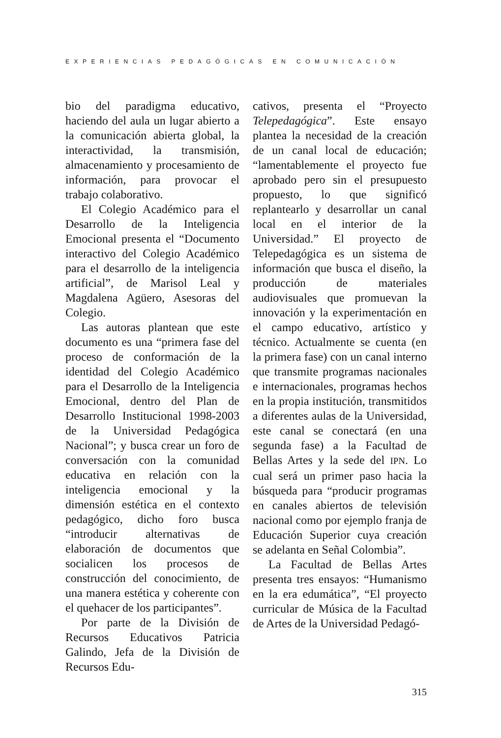EXPERIENCIAS PEDAGÓGICAS EN COMUNICACIÓN
bio del paradigma educativo, haciendo del aula un lugar abierto a la comunicación abierta global, la interactividad, la transmisión, almacenamiento y procesamiento de información, para provocar el trabajo colaborativo.
El Colegio Académico para el Desarrollo de la Inteligencia Emocional presenta el “Documento interactivo del Colegio Académico para el desarrollo de la inteligencia artificial”, de Marisol Leal y Magdalena Agüero, Asesoras del Colegio.
Las autoras plantean que este documento es una “primera fase del proceso de conformación de la identidad del Colegio Académico para el Desarrollo de la Inteligencia Emocional, dentro del Plan de Desarrollo Institucional 1998-2003 de la Universidad Pedagógica Nacional”; y busca crear un foro de conversación con la comunidad educativa en relación con la inteligencia emocional y la dimensión estética en el contexto pedagógico, dicho foro busca “introducir alternativas de elaboración de documentos que socialicen los procesos de construcción del conocimiento, de una manera estética y coherente con el quehacer de los participantes”.
Por parte de la División de Recursos Educativos Patricia Galindo, Jefa de la División de Recursos Edu-
cativos, presenta el “Proyecto Telepedagógica”. Este ensayo plantea la necesidad de la creación de un canal local de educación; “lamentablemente el proyecto fue aprobado pero sin el presupuesto propuesto, lo que significó replantearlo y desarrollar un canal local en el interior de la Universidad.” El proyecto de Telepedagógica es un sistema de información que busca el diseño, la producción de materiales audiovisuales que promuevan la innovación y la experimentación en el campo educativo, artístico y técnico. Actualmente se cuenta (en la primera fase) con un canal interno que transmite programas nacionales e internacionales, programas hechos en la propia institución, transmitidos a diferentes aulas de la Universidad, este canal se conectará (en una segunda fase) a la Facultad de Bellas Artes y la sede del IPN. Lo cual será un primer paso hacia la búsqueda para “producir programas en canales abiertos de televisión nacional como por ejemplo franja de Educación Superior cuya creación se adelanta en Señal Colombia”.
La Facultad de Bellas Artes presenta tres ensayos: “Humanismo en la era edumática”, “El proyecto curricular de Música de la Facultad de Artes de la Universidad Pedagó-
315